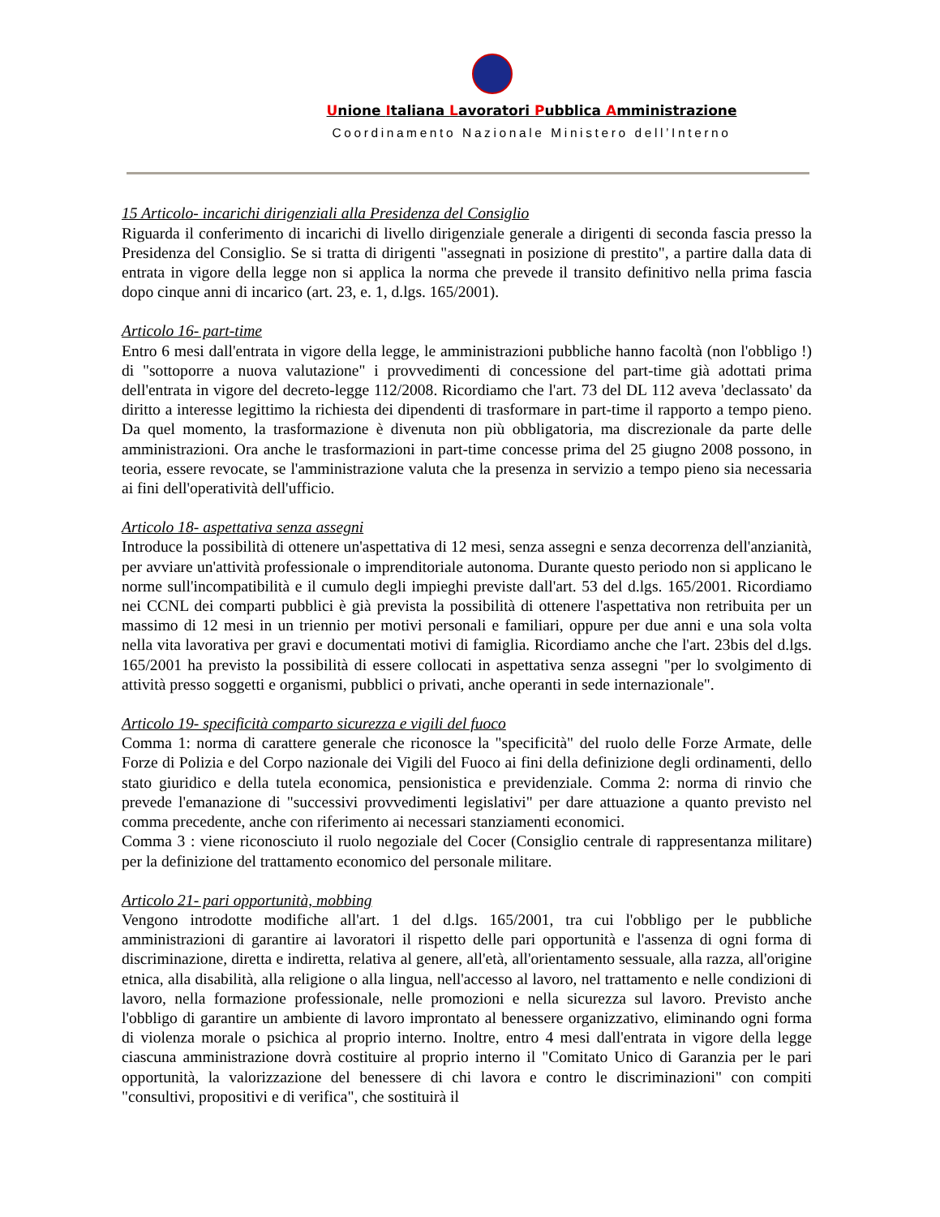Unione Italiana Lavoratori Pubblica Amministrazione
Coordinamento Nazionale Ministero dell’Interno
15 Articolo- incarichi dirigenziali alla Presidenza del Consiglio
Riguarda il conferimento di incarichi di livello dirigenziale generale a dirigenti di seconda fascia presso la Presidenza del Consiglio. Se si tratta di dirigenti "assegnati in posizione di prestito", a partire dalla data di entrata in vigore della legge non si applica la norma che prevede il transito definitivo nella prima fascia dopo cinque anni di incarico (art. 23, e. 1, d.lgs. 165/2001).
Articolo 16- part-time
Entro 6 mesi dall'entrata in vigore della legge, le amministrazioni pubbliche hanno facoltà (non l'obbligo !) di "sottoporre a nuova valutazione" i provvedimenti di concessione del part-time già adottati prima dell'entrata in vigore del decreto-legge 112/2008. Ricordiamo che l'art. 73 del DL 112 aveva 'declassato' da diritto a interesse legittimo la richiesta dei dipendenti di trasformare in part-time il rapporto a tempo pieno. Da quel momento, la trasformazione è divenuta non più obbligatoria, ma discrezionale da parte delle amministrazioni. Ora anche le trasformazioni in part-time concesse prima del 25 giugno 2008 possono, in teoria, essere revocate, se l'amministrazione valuta che la presenza in servizio a tempo pieno sia necessaria ai fini dell'operatività dell'ufficio.
Articolo 18- aspettativa senza assegni
Introduce la possibilità di ottenere un'aspettativa di 12 mesi, senza assegni e senza decorrenza dell'anzianità, per avviare un'attività professionale o imprenditoriale autonoma. Durante questo periodo non si applicano le norme sull'incompatibilità e il cumulo degli impieghi previste dall'art. 53 del d.lgs. 165/2001. Ricordiamo nei CCNL dei comparti pubblici è già prevista la possibilità di ottenere l'aspettativa non retribuita per un massimo di 12 mesi in un triennio per motivi personali e familiari, oppure per due anni e una sola volta nella vita lavorativa per gravi e documentati motivi di famiglia. Ricordiamo anche che l'art. 23bis del d.lgs. 165/2001 ha previsto la possibilità di essere collocati in aspettativa senza assegni "per lo svolgimento di attività presso soggetti e organismi, pubblici o privati, anche operanti in sede internazionale".
Articolo 19- specificità comparto sicurezza e vigili del fuoco
Comma 1: norma di carattere generale che riconosce la "specificità" del ruolo delle Forze Armate, delle Forze di Polizia e del Corpo nazionale dei Vigili del Fuoco ai fini della definizione degli ordinamenti, dello stato giuridico e della tutela economica, pensionistica e previdenziale. Comma 2: norma di rinvio che prevede l'emanazione di "successivi provvedimenti legislativi" per dare attuazione a quanto previsto nel comma precedente, anche con riferimento ai necessari stanziamenti economici.
Comma 3 : viene riconosciuto il ruolo negoziale del Cocer (Consiglio centrale di rappresentanza militare) per la definizione del trattamento economico del personale militare.
Articolo 21- pari opportunità, mobbing
Vengono introdotte modifiche all'art. 1 del d.lgs. 165/2001, tra cui l'obbligo per le pubbliche amministrazioni di garantire ai lavoratori il rispetto delle pari opportunità e l'assenza di ogni forma di discriminazione, diretta e indiretta, relativa al genere, all'età, all'orientamento sessuale, alla razza, all'origine etnica, alla disabilità, alla religione o alla lingua, nell'accesso al lavoro, nel trattamento e nelle condizioni di lavoro, nella formazione professionale, nelle promozioni e nella sicurezza sul lavoro. Previsto anche l'obbligo di garantire un ambiente di lavoro improntato al benessere organizzativo, eliminando ogni forma di violenza morale o psichica al proprio interno. Inoltre, entro 4 mesi dall'entrata in vigore della legge ciascuna amministrazione dovrà costituire al proprio interno il "Comitato Unico di Garanzia per le pari opportunità, la valorizzazione del benessere di chi lavora e contro le discriminazioni" con compiti "consultivi, propositivi e di verifica", che sostituirà il